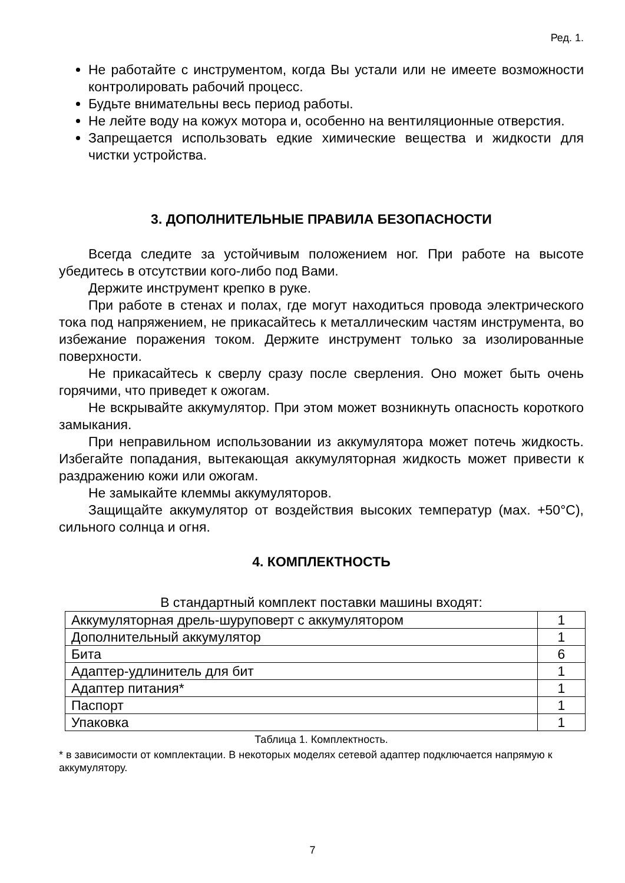Ред. 1.
Не работайте с инструментом, когда Вы устали или не имеете возможности контролировать рабочий процесс.
Будьте внимательны весь период работы.
Не лейте воду на кожух мотора и, особенно на вентиляционные отверстия.
Запрещается использовать едкие химические вещества и жидкости для чистки устройства.
3. ДОПОЛНИТЕЛЬНЫЕ ПРАВИЛА БЕЗОПАСНОСТИ
Всегда следите за устойчивым положением ног. При работе на высоте убедитесь в отсутствии кого-либо под Вами.
Держите инструмент крепко в руке.
При работе в стенах и полах, где могут находиться провода электрического тока под напряжением, не прикасайтесь к металлическим частям инструмента, во избежание поражения током. Держите инструмент только за изолированные поверхности.
Не прикасайтесь к сверлу сразу после сверления. Оно может быть очень горячими, что приведет к ожогам.
Не вскрывайте аккумулятор. При этом может возникнуть опасность короткого замыкания.
При неправильном использовании из аккумулятора может потечь жидкость. Избегайте попадания, вытекающая аккумуляторная жидкость может привести к раздражению кожи или ожогам.
Не замыкайте клеммы аккумуляторов.
Защищайте аккумулятор от воздействия высоких температур (мах. +50°C), сильного солнца и огня.
4. КОМПЛЕКТНОСТЬ
В стандартный комплект поставки машины входят:
| Аккумуляторная дрель-шуруповерт с аккумулятором | 1 |
| Дополнительный аккумулятор | 1 |
| Бита | 6 |
| Адаптер-удлинитель для бит | 1 |
| Адаптер питания* | 1 |
| Паспорт | 1 |
| Упаковка | 1 |
Таблица 1. Комплектность.
* в зависимости от комплектации. В некоторых моделях сетевой адаптер подключается напрямую к аккумулятору.
7